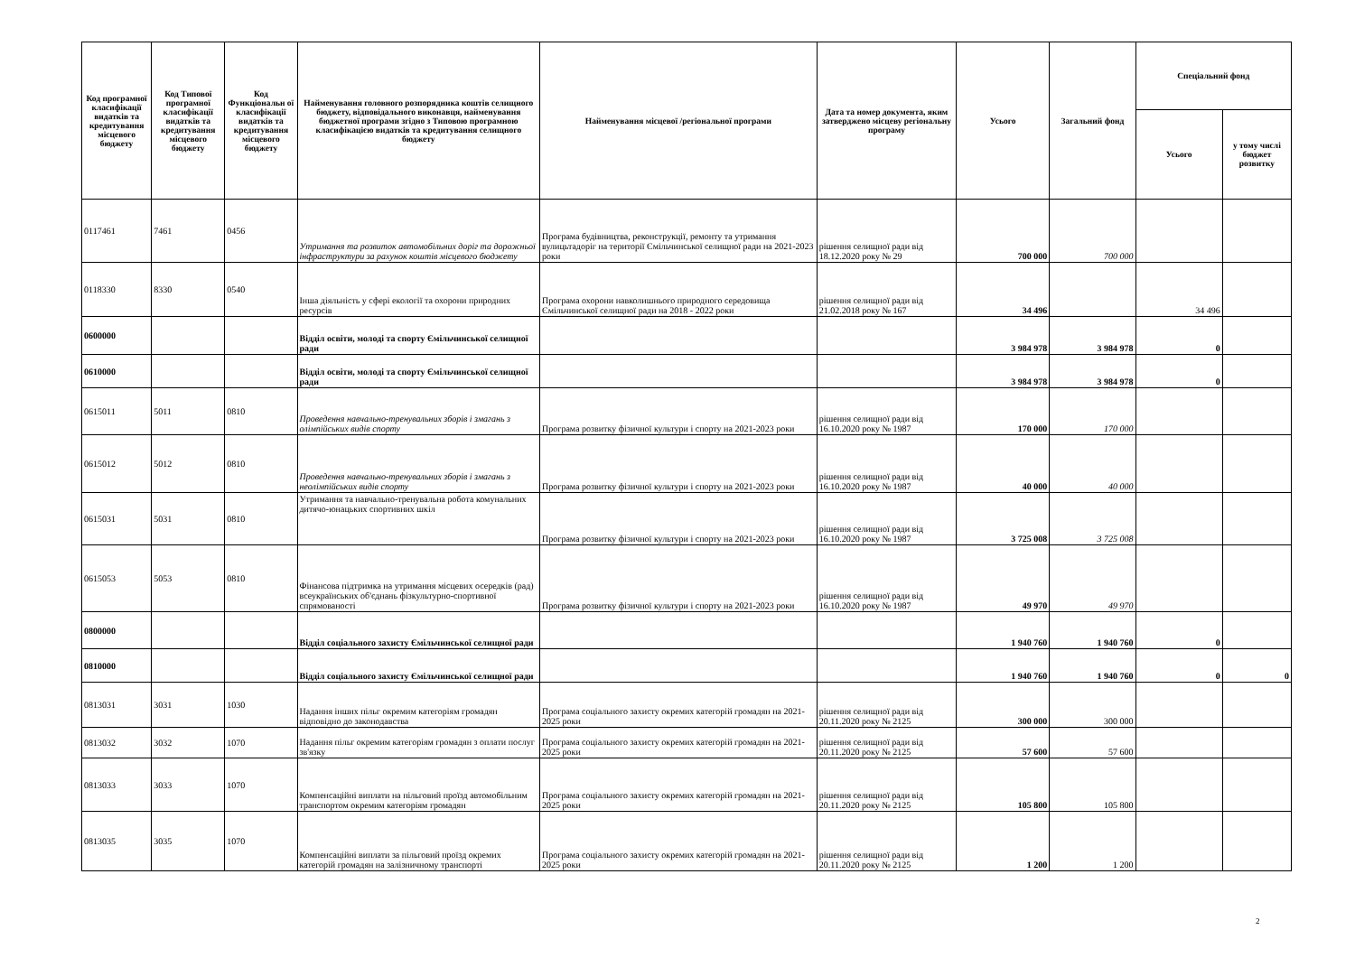| Код програмної класифікації видатків та кредитування місцевого бюджету | Код Типової програмної класифікації видатків та кредитування місцевого бюджету | Код Функціональн ої класифікації видатків та кредитування місцевого бюджету | Найменування головного розпорядника коштів селищного бюджету, відповідального виконавця, найменування бюджетної програми згідно з Типовою програмною класифікацією видатків та кредитування селищного бюджету | Найменування місцевої /регіональної програми | Дата та номер документа, яким затверджено місцеву регіональну програму | Усього | Загальний фонд | Спеціальний фонд | |
| --- | --- | --- | --- | --- | --- | --- | --- | --- | --- |
| | | | | | | | | Усього | у тому числі бюджет розвитку |
| 0117461 | 7461 | 0456 | Утримання та розвиток автомобільних доріг та дорожньої інфраструктури за рахунок коштів місцевого бюджету | Програма будівництва, реконструкції, ремонту та утримання вулицьтадоріг на території Ємільчинської селищної ради на 2021-2023 роки | рішення селищної ради від 18.12.2020 року № 29 | 700 000 | 700 000 | | |
| 0118330 | 8330 | 0540 | Інша діяльність у сфері екології та охорони природних ресурсів | Програма охорони навколишнього природного середовища Ємільчинської селищної ради на 2018 - 2022 роки | рішення селищної ради від 21.02.2018 року № 167 | 34 496 | | 34 496 | |
| 0600000 | | | Відділ освіти, молоді та спорту Ємільчинської селищної ради | | | 3 984 978 | 3 984 978 | 0 | |
| 0610000 | | | Відділ освіти, молоді та спорту Ємільчинської селищної ради | | | 3 984 978 | 3 984 978 | 0 | |
| 0615011 | 5011 | 0810 | Проведення навчально-тренувальних зборів і змагань з олімпійських видів спорту | Програма розвитку фізичної культури і спорту на 2021-2023 роки | рішення селищної ради від 16.10.2020 року № 1987 | 170 000 | 170 000 | | |
| 0615012 | 5012 | 0810 | Проведення навчально-тренувальних зборів і змагань з неолімпійських видів спорту | Програма розвитку фізичної культури і спорту на 2021-2023 роки | рішення селищної ради від 16.10.2020 року № 1987 | 40 000 | 40 000 | | |
| 0615031 | 5031 | 0810 | Утримання та навчально-тренувальна робота комунальних дитячо-юнацьких спортивних шкіл | Програма розвитку фізичної культури і спорту на 2021-2023 роки | рішення селищної ради від 16.10.2020 року № 1987 | 3 725 008 | 3 725 008 | | |
| 0615053 | 5053 | 0810 | Фінансова підтримка на утримання місцевих осередків (рад) всеукраїнських об'єднань фізкультурно-спортивної спрямованості | Програма розвитку фізичної культури і спорту на 2021-2023 роки | рішення селищної ради від 16.10.2020 року № 1987 | 49 970 | 49 970 | | |
| 0800000 | | | Відділ соціального захисту Ємільчинської селищної ради | | | 1 940 760 | 1 940 760 | 0 | |
| 0810000 | | | Відділ соціального захисту Ємільчинської селищної ради | | | 1 940 760 | 1 940 760 | 0 | 0 |
| 0813031 | 3031 | 1030 | Надання інших пільг окремим категоріям громадян відповідно до законодавства | Програма соціального захисту окремих категорій громадян на 2021-2025 роки | рішення селищної ради від 20.11.2020 року № 2125 | 300 000 | 300 000 | | |
| 0813032 | 3032 | 1070 | Надання пільг окремим категоріям громадян з оплати послуг зв'язку | Програма соціального захисту окремих категорій громадян на 2021-2025 роки | рішення селищної ради від 20.11.2020 року № 2125 | 57 600 | 57 600 | | |
| 0813033 | 3033 | 1070 | Компенсаційні виплати на пільговий проїзд автомобільним транспортом окремим категоріям громадян | Програма соціального захисту окремих категорій громадян на 2021-2025 роки | рішення селищної ради від 20.11.2020 року № 2125 | 105 800 | 105 800 | | |
| 0813035 | 3035 | 1070 | Компенсаційні виплати за пільговий проїзд окремих категорій громадян на залізничному транспорті | Програма соціального захисту окремих категорій громадян на 2021-2025 роки | рішення селищної ради від 20.11.2020 року № 2125 | 1 200 | 1 200 | | |
2